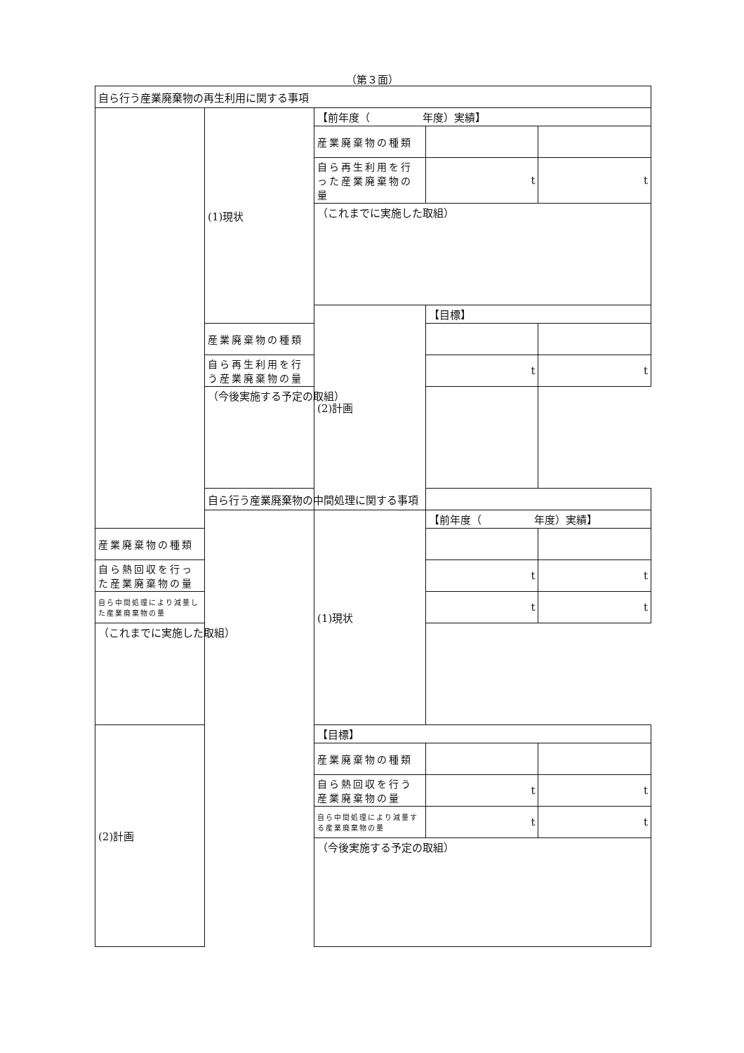（第３面）
| 自ら行う産業廃棄物の再生利用に関する事項 | | | | |
| | (1)現状 | 【前年度（ 年度）実績】 | | |
| | | 産業廃棄物の種類 | | |
| | | 自ら再生利用を行った産業廃棄物の量 | t | t |
| | | （これまでに実施した取組） | | |
| | | (2)計画 | 【目標】 | |
| | 産業廃棄物の種類 | | | |
| | 自ら再生利用を行う産業廃棄物の量 | | t | t |
| | （今後実施する予定の取組） | | | |
| | 自ら行う産業廃棄物の中間処理に関する事項 | | | |
| | | (1)現状 | 【前年度（ 年度）実績】 | |
| 産業廃棄物の種類 | | | | |
| 自ら熱回収を行った産業廃棄物の量 | | | t | t |
| 自ら中間処理により減量した産業廃棄物の量 | | | t | t |
| （これまでに実施した取組） | | | | |
| (2)計画 | | 【目標】 | | |
| | | 産業廃棄物の種類 | | |
| | | 自ら熱回収を行う産業廃棄物の量 | t | t |
| | | 自ら中間処理により減量する産業廃棄物の量 | t | t |
| | | （今後実施する予定の取組） | | |